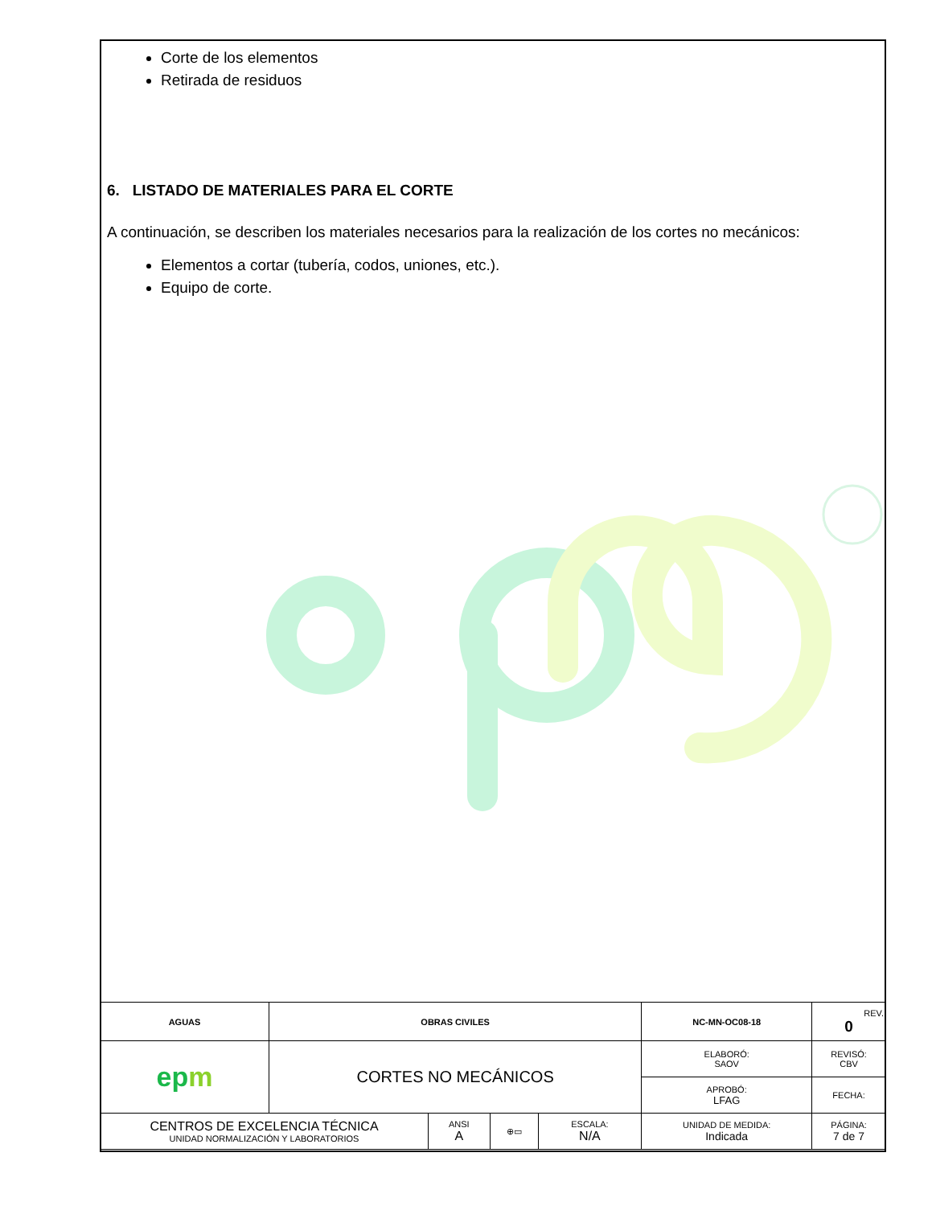Corte de los elementos
Retirada de residuos
6. LISTADO DE MATERIALES PARA EL CORTE
A continuación, se describen los materiales necesarios para la realización de los cortes no mecánicos:
Elementos a cortar (tubería, codos, uniones, etc.).
Equipo de corte.
| AGUAS | OBRAS CIVILES | | | | NC-MN-OC08-18 | | REV. 0 |
| ep m | CORTES NO MECÁNICOS | | | | ELABORÓ: SAOV | REVISÓ: CBV | |
| | | | | | APROBÓ: LFAG | FECHA: | |
| CENTROS DE EXCELENCIA TÉCNICA UNIDAD NORMALIZACIÓN Y LABORATORIOS | | ANSI A | ⊕▭ | ESCALA: N/A | UNIDAD DE MEDIDA: Indicada | PÁGINA: 7 de 7 | |